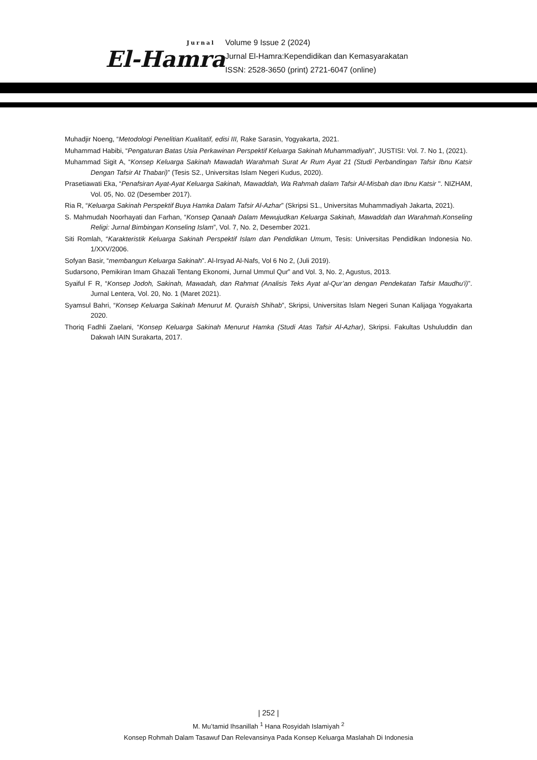Jurnal
El-Hamra
Volume 9 Issue 2 (2024)
Jurnal El-Hamra:Kependidikan dan Kemasyarakatan
ISSN: 2528-3650 (print) 2721-6047 (online)
Muhadjir Noeng, “Metodologi Penelitian Kualitatif, edisi III, Rake Sarasin, Yogyakarta, 2021.
Muhammad Habibi, “Pengaturan Batas Usia Perkawinan Perspektif Keluarga Sakinah Muhammadiyah”, JUSTISI: Vol. 7. No 1, (2021).
Muhammad Sigit A, “Konsep Keluarga Sakinah Mawadah Warahmah Surat Ar Rum Ayat 21 (Studi Perbandingan Tafsir Ibnu Katsir Dengan Tafsir At Thabari)” (Tesis S2., Universitas Islam Negeri Kudus, 2020).
Prasetiawati Eka, “Penafsiran Ayat-Ayat Keluarga Sakinah, Mawaddah, Wa Rahmah dalam Tafsir Al-Misbah dan Ibnu Katsir ''. NIZHAM, Vol. 05, No. 02 (Desember 2017).
Ria R, “Keluarga Sakinah Perspektif Buya Hamka Dalam Tafsir Al-Azhar” (Skripsi S1., Universitas Muhammadiyah Jakarta, 2021).
S. Mahmudah Noorhayati dan Farhan, “Konsep Qanaah Dalam Mewujudkan Keluarga Sakinah, Mawaddah dan Warahmah.Konseling Religi: Jurnal Bimbingan Konseling Islam”, Vol. 7, No. 2, Desember 2021.
Siti Romlah, “Karakteristik Keluarga Sakinah Perspektif Islam dan Pendidikan Umum, Tesis: Universitas Pendidikan Indonesia No. 1/XXV/2006.
Sofyan Basir, “membangun Keluarga Sakinah”. Al-Irsyad Al-Nafs, Vol 6 No 2, (Juli 2019).
Sudarsono, Pemikiran Imam Ghazali Tentang Ekonomi, Jurnal Ummul Qur‟ and Vol. 3, No. 2, Agustus, 2013.
Syaiful F R, “Konsep Jodoh, Sakinah, Mawadah, dan Rahmat (Analisis Teks Ayat al-Qur’an dengan Pendekatan Tafsir Maudhu'i)”. Jurnal Lentera, Vol. 20, No. 1 (Maret 2021).
Syamsul Bahri, “Konsep Keluarga Sakinah Menurut M. Quraish Shihab”, Skripsi, Universitas Islam Negeri Sunan Kalijaga Yogyakarta 2020.
Thoriq Fadhli Zaelani, “Konsep Keluarga Sakinah Menurut Hamka (Studi Atas Tafsir Al-Azhar), Skripsi. Fakultas Ushuluddin dan Dakwah IAIN Surakarta, 2017.
| 252 |
M. Mu’tamid Ihsanillah <sup>1</sup> Hana Rosyidah Islamiyah <sup>2</sup>
Konsep Rohmah Dalam Tasawuf Dan Relevansinya Pada Konsep Keluarga Maslahah Di Indonesia